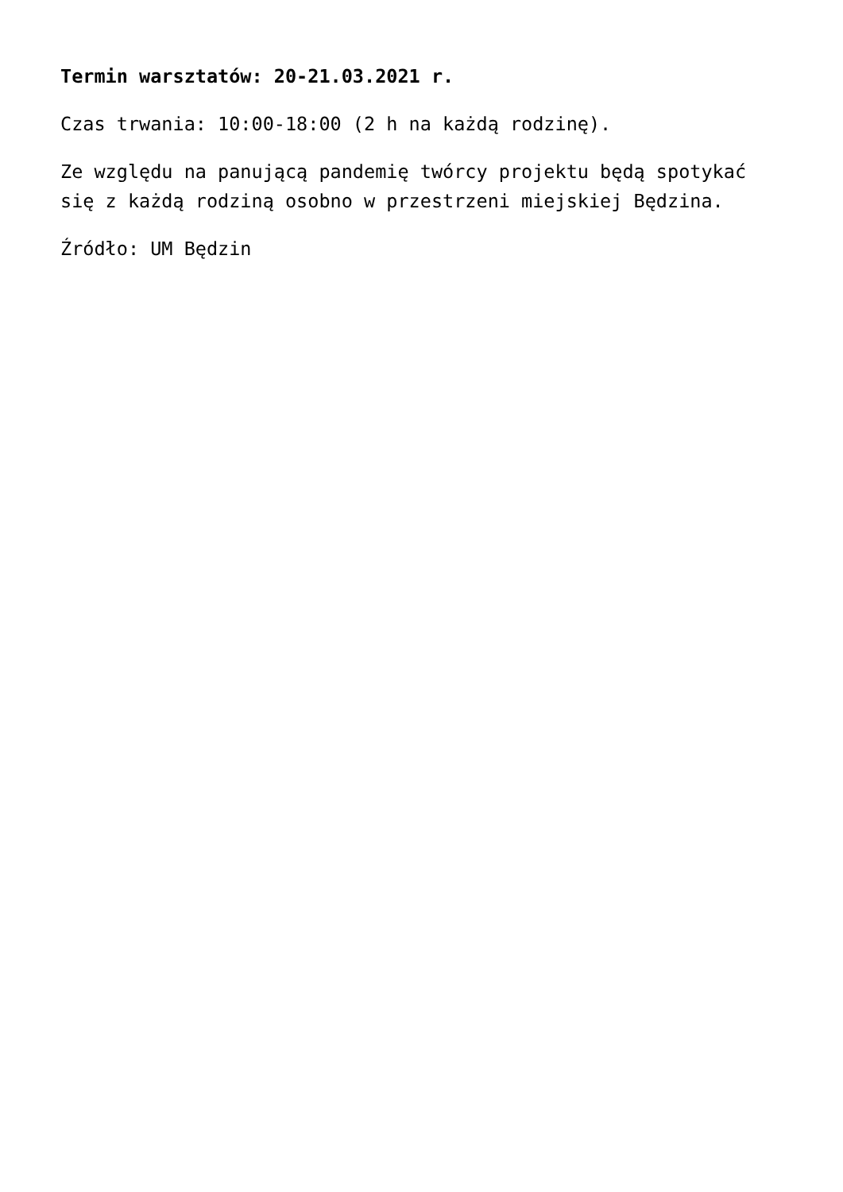Termin warsztatów: 20-21.03.2021 r.
Czas trwania: 10:00-18:00 (2 h na każdą rodzinę).
Ze względu na panującą pandemię twórcy projektu będą spotykać się z każdą rodziną osobno w przestrzeni miejskiej Będzina.
Źródło: UM Będzin